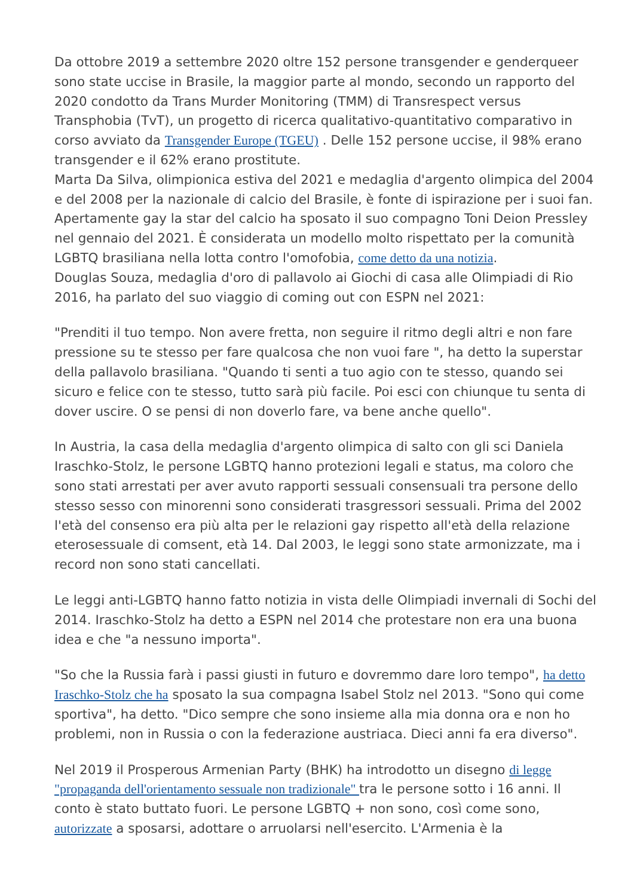Da ottobre 2019 a settembre 2020 oltre 152 persone transgender e genderqueer sono state uccise in Brasile, la maggior parte al mondo, secondo un rapporto del 2020 condotto da Trans Murder Monitoring (TMM) di Transrespect versus Transphobia (TvT), un progetto di ricerca qualitativo-quantitativo comparativo in corso avviato da Transgender Europe (TGEU) . Delle 152 persone uccise, il 98% erano transgender e il 62% erano prostitute.
Marta Da Silva, olimpionica estiva del 2021 e medaglia d'argento olimpica del 2004 e del 2008 per la nazionale di calcio del Brasile, è fonte di ispirazione per i suoi fan. Apertamente gay la star del calcio ha sposato il suo compagno Toni Deion Pressley nel gennaio del 2021. È considerata un modello molto rispettato per la comunità LGBTQ brasiliana nella lotta contro l'omofobia, come detto da una notizia.
Douglas Souza, medaglia d'oro di pallavolo ai Giochi di casa alle Olimpiadi di Rio 2016, ha parlato del suo viaggio di coming out con ESPN nel 2021:
"Prenditi il tuo tempo. Non avere fretta, non seguire il ritmo degli altri e non fare pressione su te stesso per fare qualcosa che non vuoi fare ", ha detto la superstar della pallavolo brasiliana. "Quando ti senti a tuo agio con te stesso, quando sei sicuro e felice con te stesso, tutto sarà più facile. Poi esci con chiunque tu senta di dover uscire. O se pensi di non doverlo fare, va bene anche quello".
In Austria, la casa della medaglia d'argento olimpica di salto con gli sci Daniela Iraschko-Stolz, le persone LGBTQ hanno protezioni legali e status, ma coloro che sono stati arrestati per aver avuto rapporti sessuali consensuali tra persone dello stesso sesso con minorenni sono considerati trasgressori sessuali. Prima del 2002 l'età del consenso era più alta per le relazioni gay rispetto all'età della relazione eterosessuale di comsent, età 14. Dal 2003, le leggi sono state armonizzate, ma i record non sono stati cancellati.
Le leggi anti-LGBTQ hanno fatto notizia in vista delle Olimpiadi invernali di Sochi del 2014. Iraschko-Stolz ha detto a ESPN nel 2014 che protestare non era una buona idea e che "a nessuno importa".
"So che la Russia farà i passi giusti in futuro e dovremmo dare loro tempo", ha detto Iraschko-Stolz che ha sposato la sua compagna Isabel Stolz nel 2013. "Sono qui come sportiva", ha detto. "Dico sempre che sono insieme alla mia donna ora e non ho problemi, non in Russia o con la federazione austriaca. Dieci anni fa era diverso".
Nel 2019 il Prosperous Armenian Party (BHK) ha introdotto un disegno di legge "propaganda dell'orientamento sessuale non tradizionale" tra le persone sotto i 16 anni. Il conto è stato buttato fuori. Le persone LGBTQ + non sono, così come sono, autorizzate a sposarsi, adottare o arruolarsi nell'esercito. L'Armenia è la